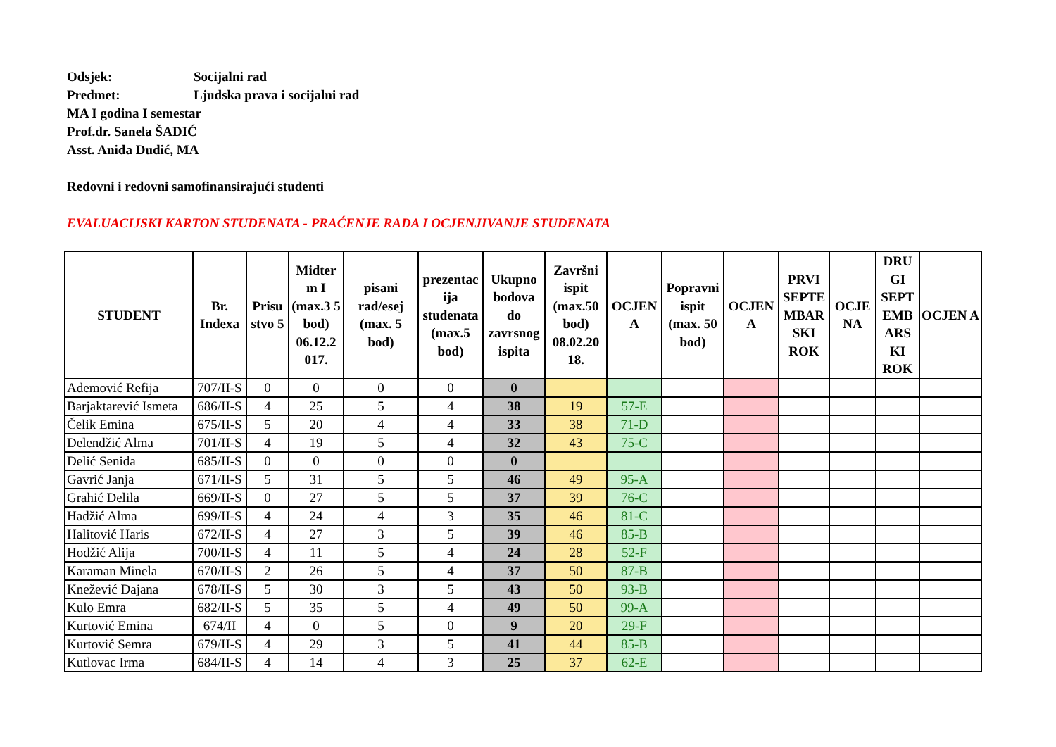Odsjek: Socijalni rad
Predmet: Ljudska prava i socijalni rad
MA I godina I semestar
Prof.dr. Sanela ŠADIĆ
Asst. Anida Dudić, MA
Redovni i redovni samofinansirajući studenti
EVALUACIJSKI KARTON STUDENATA - PRAĆENJE RADA I OCJENJIVANJE STUDENATA
| STUDENT | Br. Indexa | Prisu stvo 5 | Midter m I (max.3 5 bod) 06.12.2 017. | pisani rad/esej (max. 5 bod) | prezentac ija studenata (max.5 bod) | Ukupno bodova do zavrsnog ispita | Završni ispit (max.50 bod) 08.02.20 18. | OCJEN A | Popravni ispit (max. 50 bod) | OCJEN A | PRVI SEPTE MBAR SKI ROK | OCJE NA | DRU GI SEPT EMB ARS KI ROK | OCJEN A |
| --- | --- | --- | --- | --- | --- | --- | --- | --- | --- | --- | --- | --- | --- | --- |
| Ademović Refija | 707/II-S | 0 | 0 | 0 | 0 | 0 | | | | | | | | |
| Barjaktarević Ismeta | 686/II-S | 4 | 25 | 5 | 4 | 38 | 19 | 57-E | | | | | | |
| Čelik Emina | 675/II-S | 5 | 20 | 4 | 4 | 33 | 38 | 71-D | | | | | | |
| Delendžić Alma | 701/II-S | 4 | 19 | 5 | 4 | 32 | 43 | 75-C | | | | | | |
| Delić Senida | 685/II-S | 0 | 0 | 0 | 0 | 0 | | | | | | | | |
| Gavrić Janja | 671/II-S | 5 | 31 | 5 | 5 | 46 | 49 | 95-A | | | | | | |
| Grahić Delila | 669/II-S | 0 | 27 | 5 | 5 | 37 | 39 | 76-C | | | | | | |
| Hadžić Alma | 699/II-S | 4 | 24 | 4 | 3 | 35 | 46 | 81-C | | | | | | |
| Halitović Haris | 672/II-S | 4 | 27 | 3 | 5 | 39 | 46 | 85-B | | | | | | |
| Hodžić Alija | 700/II-S | 4 | 11 | 5 | 4 | 24 | 28 | 52-F | | | | | | |
| Karaman Minela | 670/II-S | 2 | 26 | 5 | 4 | 37 | 50 | 87-B | | | | | | |
| Knežević Dajana | 678/II-S | 5 | 30 | 3 | 5 | 43 | 50 | 93-B | | | | | | |
| Kulo Emra | 682/II-S | 5 | 35 | 5 | 4 | 49 | 50 | 99-A | | | | | | |
| Kurtović Emina | 674/II | 4 | 0 | 5 | 0 | 9 | 20 | 29-F | | | | | | |
| Kurtović Semra | 679/II-S | 4 | 29 | 3 | 5 | 41 | 44 | 85-B | | | | | | |
| Kutlovac Irma | 684/II-S | 4 | 14 | 4 | 3 | 25 | 37 | 62-E | | | | | | |